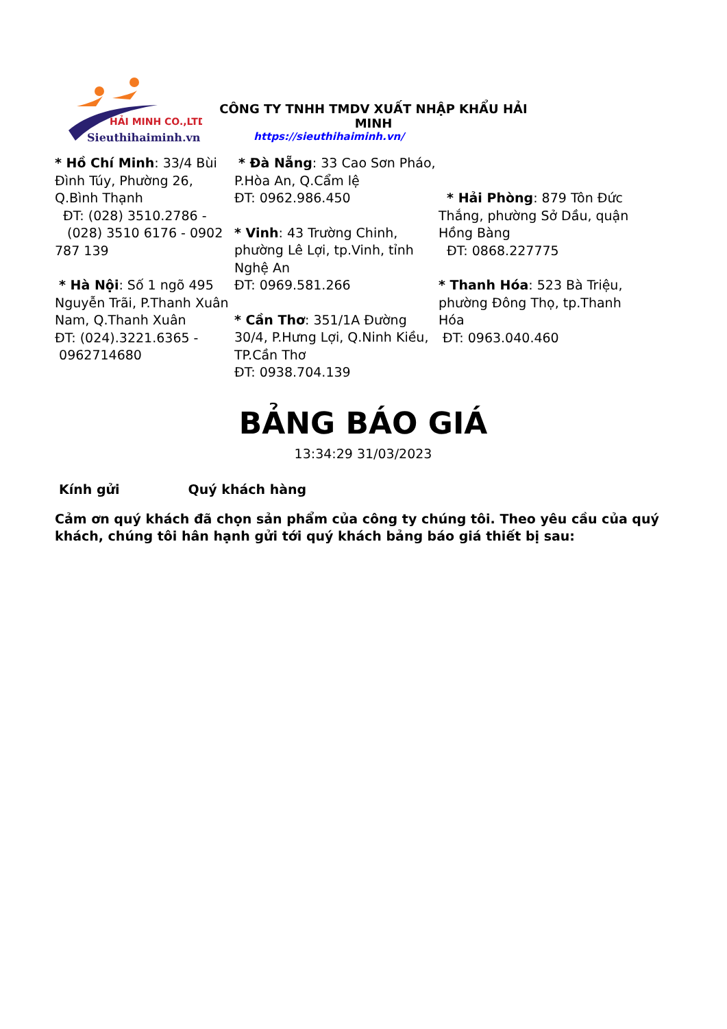HẢI MINH CO.,LTD
Sieuthihaiminh.vn
CÔNG TY TNHH TMDV XUẤT NHẬP KHẨU HẢI MINH
https://sieuthihaiminh.vn/
* Hồ Chí Minh: 33/4 Bùi Đình Túy, Phường 26, Q.Bình Thạnh
ĐT: (028) 3510.2786 -
(028) 3510 6176 - 0902 787 139
* Hà Nội: Số 1 ngõ 495 Nguyễn Trãi, P.Thanh Xuân Nam, Q.Thanh Xuân
ĐT: (024).3221.6365 -
0962714680
* Đà Nẵng: 33 Cao Sơn Pháo, P.Hòa An, Q.Cẩm lệ
ĐT: 0962.986.450
* Vinh: 43 Trường Chinh, phường Lê Lợi, tp.Vinh, tỉnh Nghệ An
ĐT: 0969.581.266
* Cần Thơ: 351/1A Đường 30/4, P.Hưng Lợi, Q.Ninh Kiều, TP.Cần Thơ
ĐT: 0938.704.139
* Hải Phòng: 879 Tôn Đức Thắng, phường Sở Dầu, quận Hồng Bàng
ĐT: 0868.227775
* Thanh Hóa: 523 Bà Triệu, phường Đông Thọ, tp.Thanh Hóa
ĐT: 0963.040.460
BẢNG BÁO GIÁ
13:34:29 31/03/2023
Kính gửi Quý khách hàng
Cảm ơn quý khách đã chọn sản phẩm của công ty chúng tôi. Theo yêu cầu của quý khách, chúng tôi hân hạnh gửi tới quý khách bảng báo giá thiết bị sau: